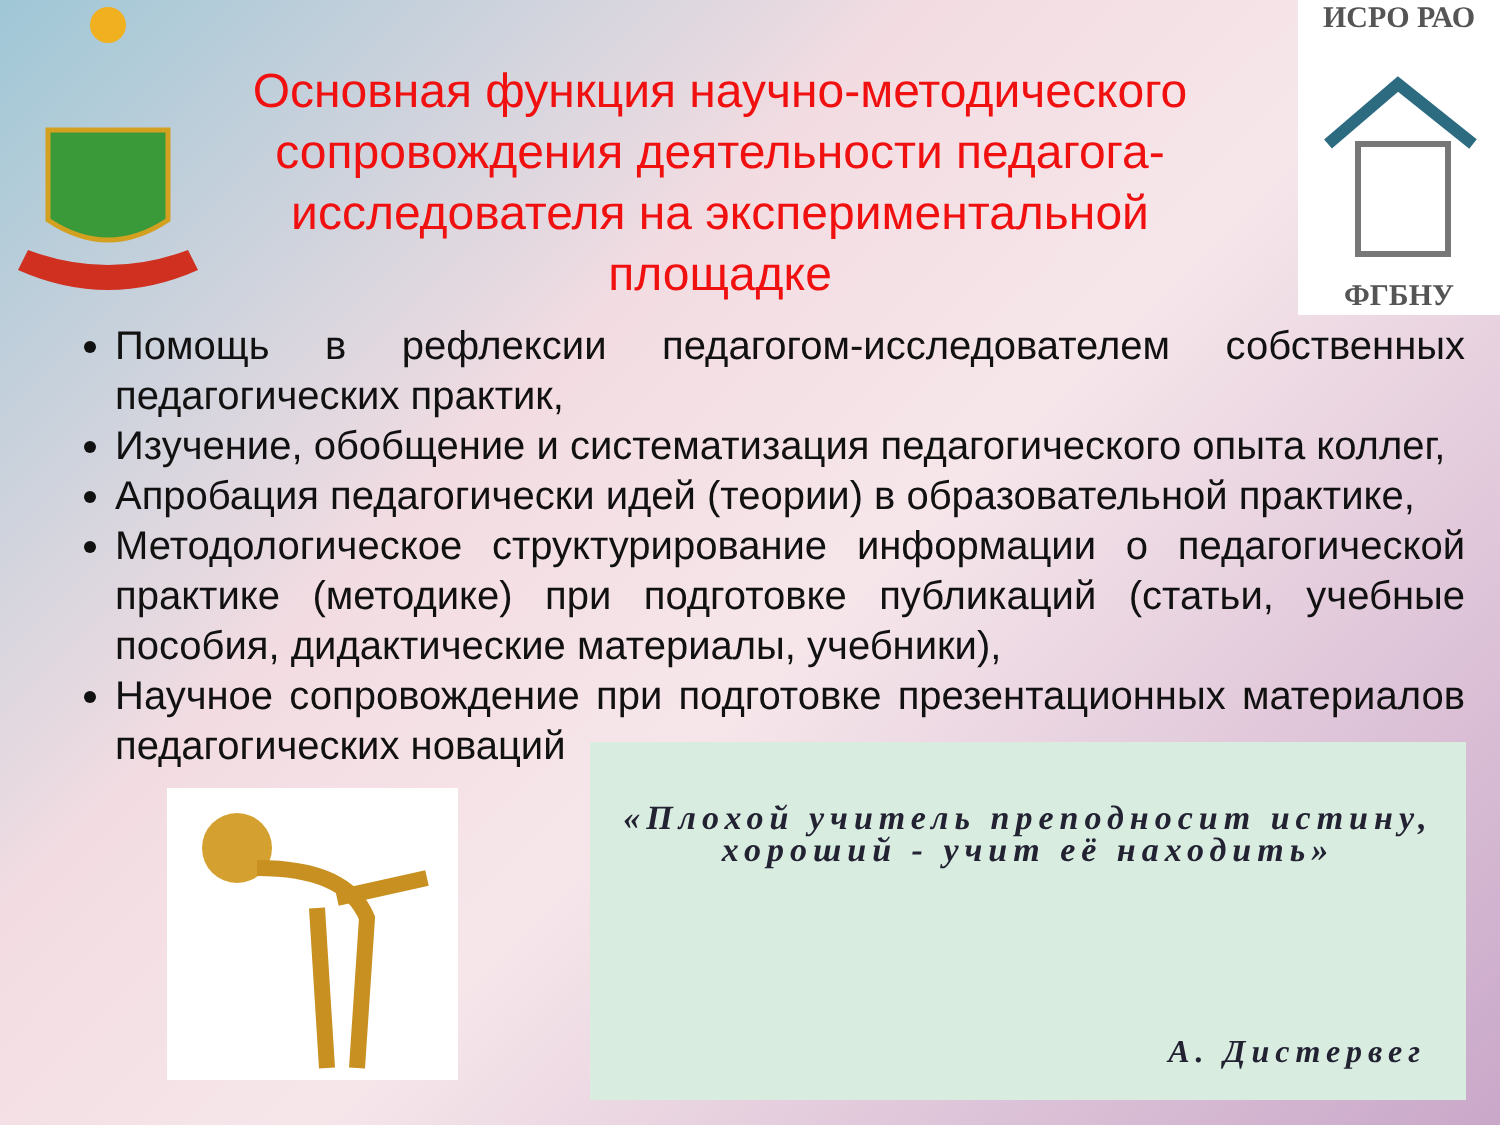ИСРО РАО
ФГБНУ
Основная функция научно-методического сопровождения деятельности педагога-исследователя на экспериментальной площадке
Помощь в рефлексии педагогом-исследователем собственных педагогических практик,
Изучение, обобщение и систематизация педагогического опыта коллег,
Апробация педагогически идей (теории) в образовательной практике,
Методологическое структурирование информации о педагогической практике (методике) при подготовке публикаций (статьи, учебные пособия, дидактические материалы, учебники),
Научное сопровождение при подготовке презентационных материалов педагогических новаций
«Плохой учитель преподносит истину, хороший - учит её находить»
А. Дистервег